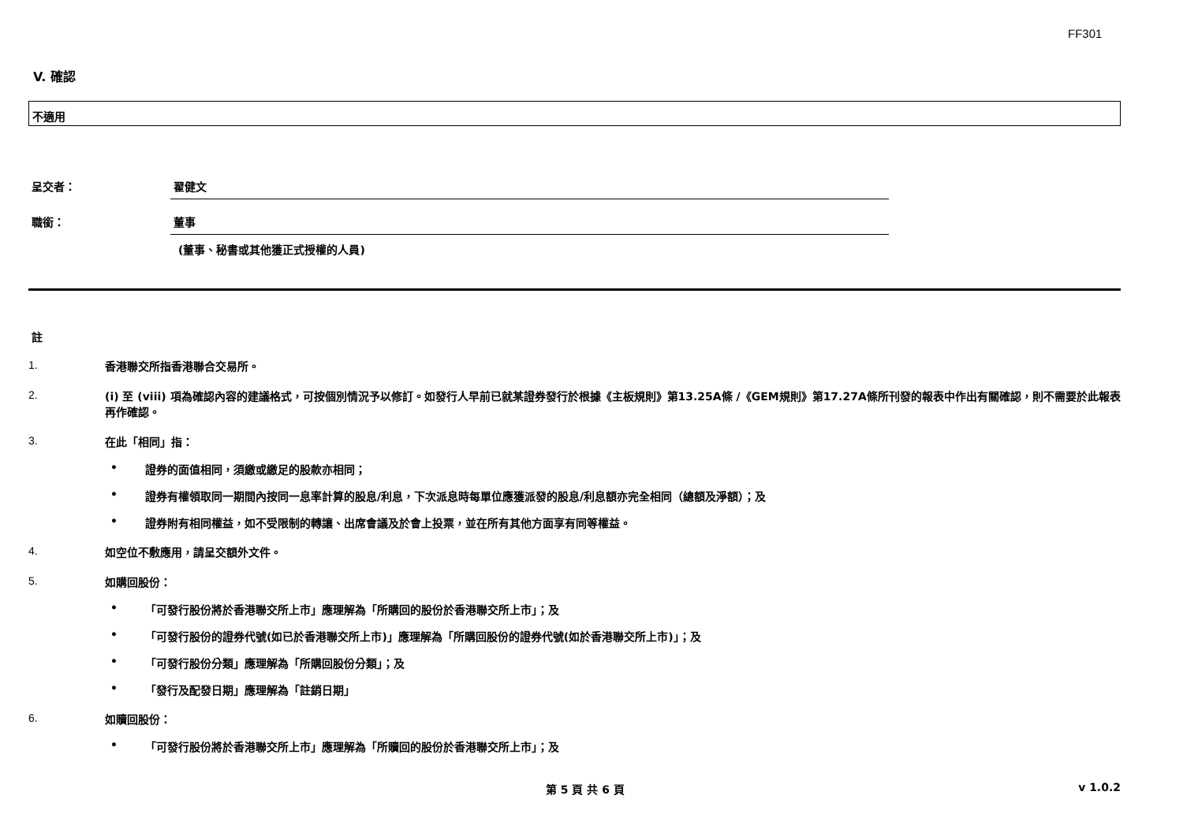FF301
V. 確認
不適用
呈交者： 翟健文
職銜： 董事
(董事、秘書或其他獲正式授權的人員)
註
1.
香港聯交所指香港聯合交易所。
2.
(i) 至 (viii) 項為確認內容的建議格式，可按個別情況予以修訂。如發行人早前已就某證券發行於根據《主板規則》第13.25A條 /《GEM規則》第17.27A條所刊發的報表中作出有關確認，則不需要於此報表再作確認。
3.
在此「相同」指：
• 證券的面值相同，須繳或繳足的股款亦相同；
• 證券有權領取同一期間內按同一息率計算的股息/利息，下次派息時每單位應獲派發的股息/利息額亦完全相同（總額及淨額）；及
• 證券附有相同權益，如不受限制的轉讓、出席會議及於會上投票，並在所有其他方面享有同等權益。
4.
如空位不敷應用，請呈交額外文件。
5.
如購回股份：
• 「可發行股份將於香港聯交所上市」應理解為「所購回的股份於香港聯交所上市」；及
• 「可發行股份的證券代號(如已於香港聯交所上市)」應理解為「所購回股份的證券代號(如於香港聯交所上市)」；及
• 「可發行股份分類」應理解為「所購回股份分類」；及
• 「發行及配發日期」應理解為「註銷日期」
6.
如贖回股份：
• 「可發行股份將於香港聯交所上市」應理解為「所贖回的股份於香港聯交所上市」；及
第 5 頁 共 6 頁 v 1.0.2